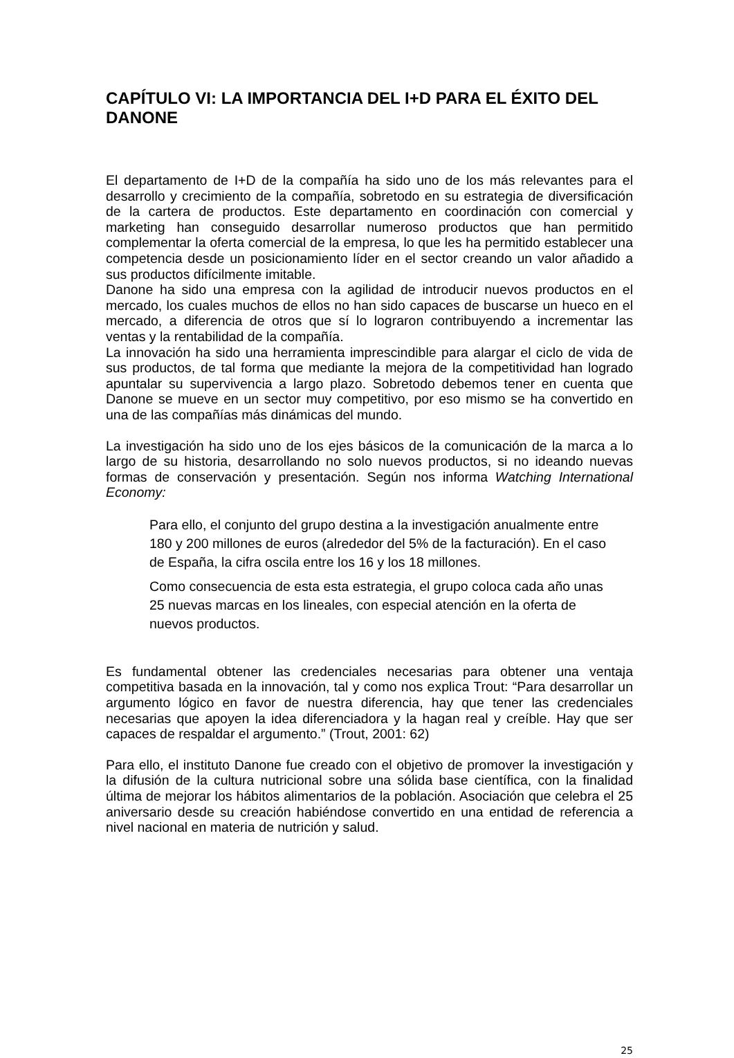CAPÍTULO VI: LA IMPORTANCIA DEL I+D PARA EL ÉXITO DEL DANONE
El departamento de I+D de la compañía ha sido uno de los más relevantes para el desarrollo y crecimiento de la compañía, sobretodo en su estrategia de diversificación de la cartera de productos. Este departamento en coordinación con comercial y marketing han conseguido desarrollar numeroso productos que han permitido complementar la oferta comercial de la empresa, lo que les ha permitido establecer una competencia desde un posicionamiento líder en el sector creando un valor añadido a sus productos difícilmente imitable.
Danone ha sido una empresa con la agilidad de introducir nuevos productos en el mercado, los cuales muchos de ellos no han sido capaces de buscarse un hueco en el mercado, a diferencia de otros que sí lo lograron contribuyendo a incrementar las ventas y la rentabilidad de la compañía.
La innovación ha sido una herramienta imprescindible para alargar el ciclo de vida de sus productos, de tal forma que mediante la mejora de la competitividad han logrado apuntalar su supervivencia a largo plazo. Sobretodo debemos tener en cuenta que Danone se mueve en un sector muy competitivo, por eso mismo se ha convertido en una de las compañías más dinámicas del mundo.
La investigación ha sido uno de los ejes básicos de la comunicación de la marca a lo largo de su historia, desarrollando no solo nuevos productos, si no ideando nuevas formas de conservación y presentación. Según nos informa Watching International Economy:
Para ello, el conjunto del grupo destina a la investigación anualmente entre 180 y 200 millones de euros (alrededor del 5% de la facturación). En el caso de España, la cifra oscila entre los 16 y los 18 millones.
Como consecuencia de esta esta estrategia, el grupo coloca cada año unas 25 nuevas marcas en los lineales, con especial atención en la oferta de nuevos productos.
Es fundamental obtener las credenciales necesarias para obtener una ventaja competitiva basada en la innovación, tal y como nos explica Trout: “Para desarrollar un argumento lógico en favor de nuestra diferencia, hay que tener las credenciales necesarias que apoyen la idea diferenciadora y la hagan real y creíble. Hay que ser capaces de respaldar el argumento.” (Trout, 2001: 62)
Para ello, el instituto Danone fue creado con el objetivo de promover la investigación y la difusión de la cultura nutricional sobre una sólida base científica, con la finalidad última de mejorar los hábitos alimentarios de la población. Asociación que celebra el 25 aniversario desde su creación habiéndose convertido en una entidad de referencia a nivel nacional en materia de nutrición y salud.
25